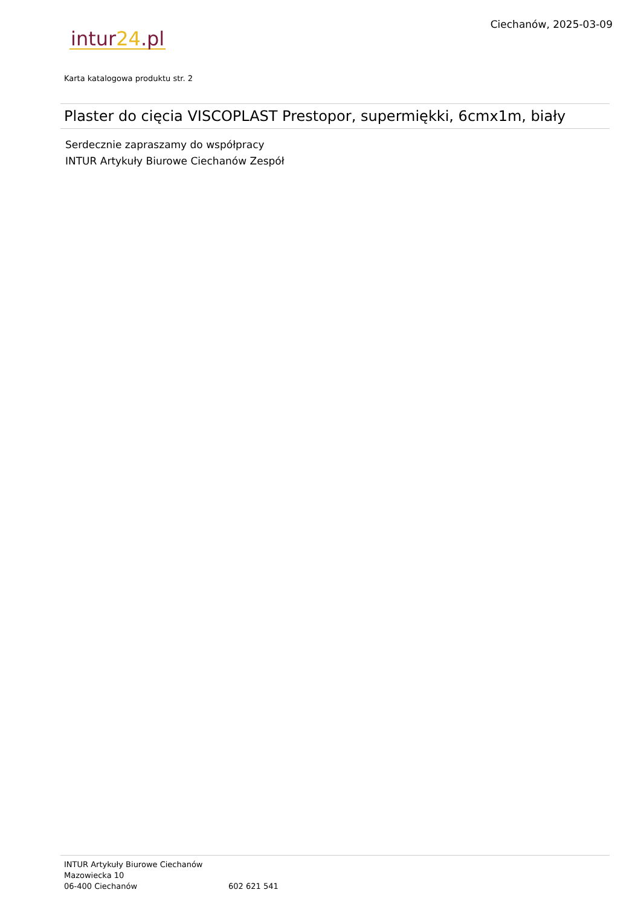Ciechanów, 2025-03-09
intur24.pl
Karta katalogowa produktu str. 2
Plaster do cięcia VISCOPLAST Prestopor, supermiękki, 6cmx1m, biały
Serdecznie zapraszamy do współpracy
INTUR Artykuły Biurowe Ciechanów Zespół
INTUR Artykuły Biurowe Ciechanów
Mazowiecka 10
06-400 Ciechanów 602 621 541